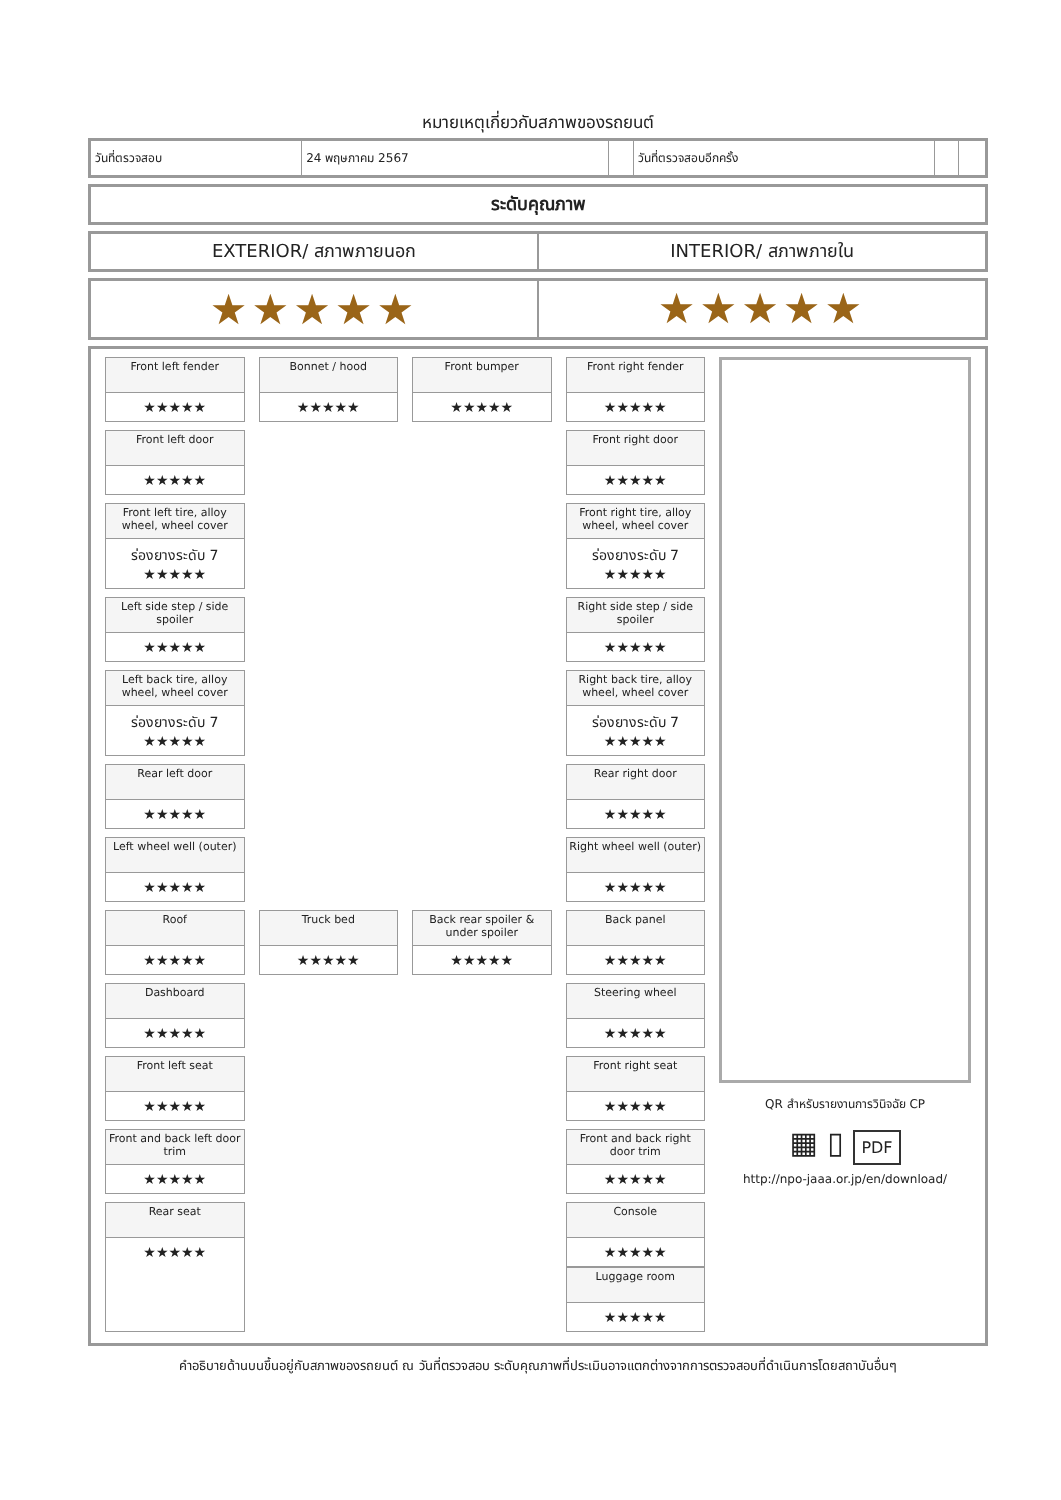หมายเหตุเกี่ยวกับสภาพของรถยนต์
| วันที่ตรวจสอบ | 24 พฤษภาคม 2567 | | วันที่ตรวจสอบอีกครั้ง | | |
ระดับคุณภาพ
EXTERIOR/ สภาพภายนอก INTERIOR/ สภาพภายใน
★★★★★
★★★★★
Front left fender
★★★★★
Bonnet / hood
★★★★★
Front bumper
★★★★★
Front right fender
★★★★★
Front left door
★★★★★
Front right door
★★★★★
Front left tire, alloy wheel, wheel cover
ร่องยางระดับ 7
★★★★★
Front right tire, alloy wheel, wheel cover
ร่องยางระดับ 7
★★★★★
Left side step / side spoiler
★★★★★
Right side step / side spoiler
★★★★★
Left back tire, alloy wheel, wheel cover
ร่องยางระดับ 7
★★★★★
Right back tire, alloy wheel, wheel cover
ร่องยางระดับ 7
★★★★★
Rear left door
★★★★★
Rear right door
★★★★★
Left wheel well (outer)
★★★★★
Right wheel well (outer)
★★★★★
Roof
★★★★★
Truck bed
★★★★★
Back rear spoiler & under spoiler
★★★★★
Back panel
★★★★★
Dashboard
★★★★★
Steering wheel
★★★★★
Front left seat
★★★★★
Front right seat
★★★★★
Front and back left door trim
★★★★★
Front and back right door trim
★★★★★
Rear seat
★★★★★
Console
★★★★★
Luggage room
★★★★★
QR สำหรับรายงานการวินิจฉัย CP
▦ ▯ PDF
http://npo-jaaa.or.jp/en/download/
คำอธิบายด้านบนขึ้นอยู่กับสภาพของรถยนต์ ณ วันที่ตรวจสอบ ระดับคุณภาพที่ประเมินอาจแตกต่างจากการตรวจสอบที่ดำเนินการโดยสถาบันอื่นๆ